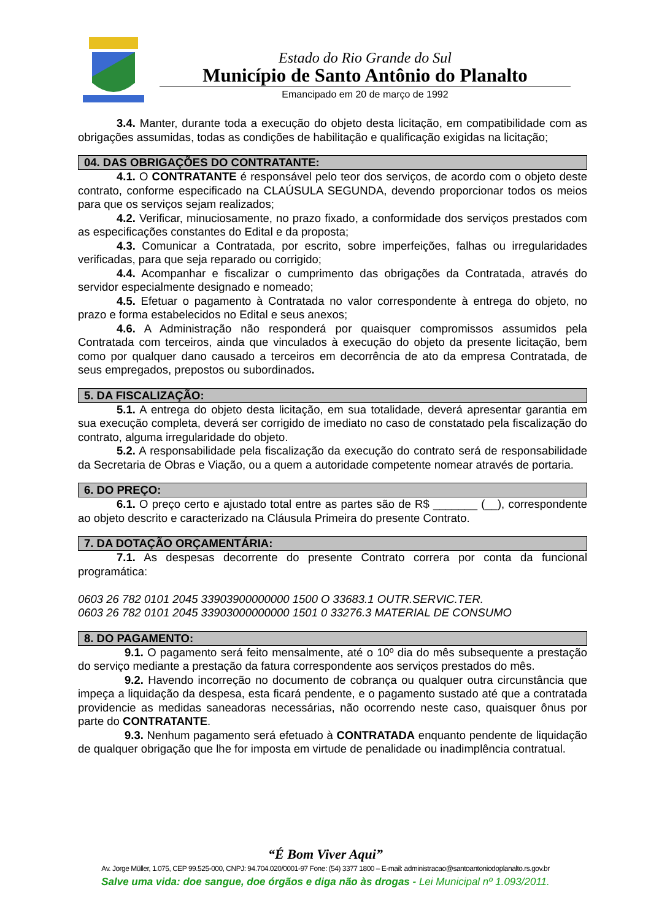Estado do Rio Grande do Sul
Município de Santo Antônio do Planalto
Emancipado em 20 de março de 1992
3.4. Manter, durante toda a execução do objeto desta licitação, em compatibilidade com as obrigações assumidas, todas as condições de habilitação e qualificação exigidas na licitação;
04. DAS OBRIGAÇÕES DO CONTRATANTE:
4.1. O CONTRATANTE é responsável pelo teor dos serviços, de acordo com o objeto deste contrato, conforme especificado na CLAÚSULA SEGUNDA, devendo proporcionar todos os meios para que os serviços sejam realizados;
4.2. Verificar, minuciosamente, no prazo fixado, a conformidade dos serviços prestados com as especificações constantes do Edital e da proposta;
4.3. Comunicar a Contratada, por escrito, sobre imperfeições, falhas ou irregularidades verificadas, para que seja reparado ou corrigido;
4.4. Acompanhar e fiscalizar o cumprimento das obrigações da Contratada, através do servidor especialmente designado e nomeado;
4.5. Efetuar o pagamento à Contratada no valor correspondente à entrega do objeto, no prazo e forma estabelecidos no Edital e seus anexos;
4.6. A Administração não responderá por quaisquer compromissos assumidos pela Contratada com terceiros, ainda que vinculados à execução do objeto da presente licitação, bem como por qualquer dano causado a terceiros em decorrência de ato da empresa Contratada, de seus empregados, prepostos ou subordinados.
5. DA FISCALIZAÇÃO:
5.1. A entrega do objeto desta licitação, em sua totalidade, deverá apresentar garantia em sua execução completa, deverá ser corrigido de imediato no caso de constatado pela fiscalização do contrato, alguma irregularidade do objeto.
5.2. A responsabilidade pela fiscalização da execução do contrato será de responsabilidade da Secretaria de Obras e Viação, ou a quem a autoridade competente nomear através de portaria.
6. DO PREÇO:
6.1. O preço certo e ajustado total entre as partes são de R$ _______ (__), correspondente ao objeto descrito e caracterizado na Cláusula Primeira do presente Contrato.
7. DA DOTAÇÃO ORÇAMENTÁRIA:
7.1. As despesas decorrente do presente Contrato correra por conta da funcional programática:
0603 26 782 0101 2045 33903900000000 1500 O 33683.1 OUTR.SERVIC.TER.
0603 26 782 0101 2045 33903000000000 1501 0 33276.3 MATERIAL DE CONSUMO
8. DO PAGAMENTO:
9.1. O pagamento será feito mensalmente, até o 10º dia do mês subsequente a prestação do serviço mediante a prestação da fatura correspondente aos serviços prestados do mês.
9.2. Havendo incorreção no documento de cobrança ou qualquer outra circunstância que impeça a liquidação da despesa, esta ficará pendente, e o pagamento sustado até que a contratada providencie as medidas saneadoras necessárias, não ocorrendo neste caso, quaisquer ônus por parte do CONTRATANTE.
9.3. Nenhum pagamento será efetuado à CONTRATADA enquanto pendente de liquidação de qualquer obrigação que lhe for imposta em virtude de penalidade ou inadimplência contratual.
“É Bom Viver Aqui”
Av. Jorge Müller, 1.075, CEP 99.525-000, CNPJ: 94.704.020/0001-97 Fone: (54) 3377 1800 – E-mail: administracao@santoantoniodoplanalto.rs.gov.br
Salve uma vida: doe sangue, doe órgãos e diga não às drogas - Lei Municipal nº 1.093/2011.